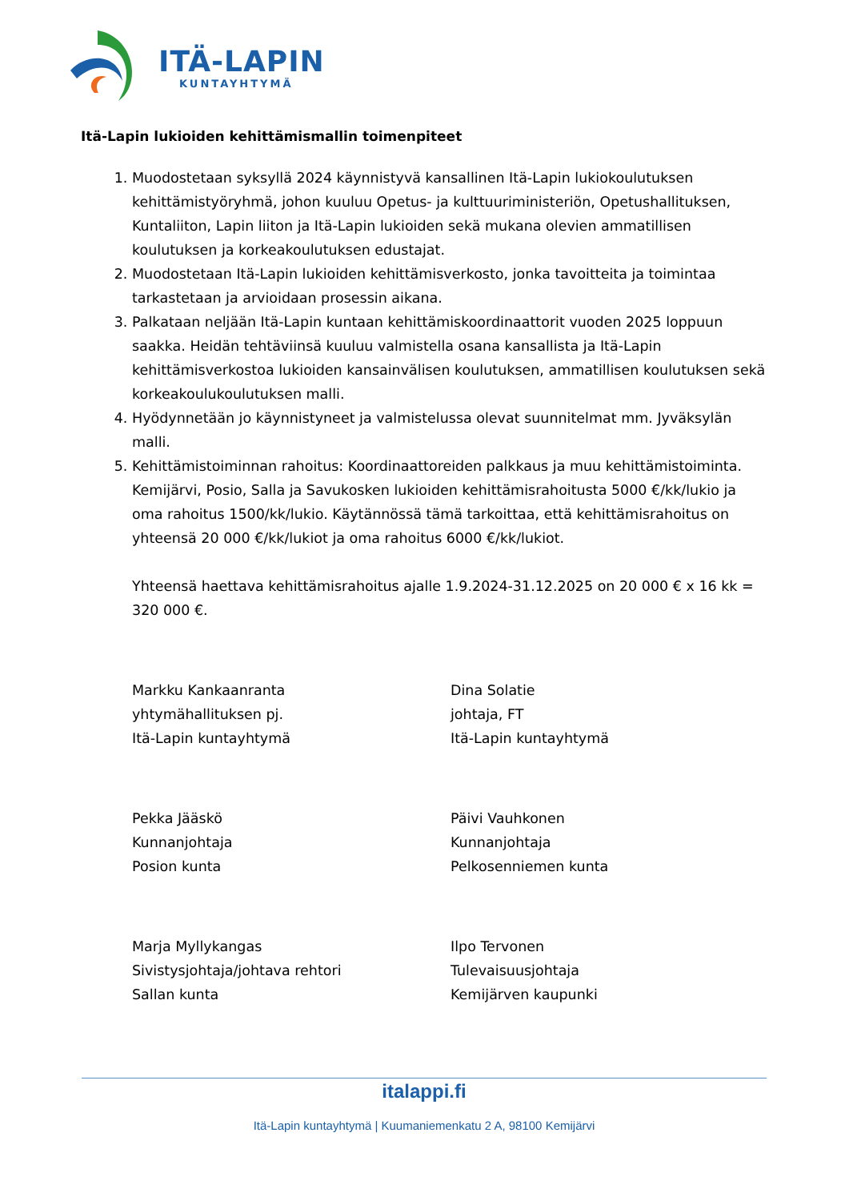ITÄ-LAPIN
KUNTAYHTYMÄ
Itä-Lapin lukioiden kehittämismallin toimenpiteet
1. Muodostetaan syksyllä 2024 käynnistyvä kansallinen Itä-Lapin lukiokoulutuksen kehittämistyöryhmä, johon kuuluu Opetus- ja kulttuuriministeriön, Opetushallituksen, Kuntaliiton, Lapin liiton ja Itä-Lapin lukioiden sekä mukana olevien ammatillisen koulutuksen ja korkeakoulutuksen edustajat.
2. Muodostetaan Itä-Lapin lukioiden kehittämisverkosto, jonka tavoitteita ja toimintaa tarkastetaan ja arvioidaan prosessin aikana.
3. Palkataan neljään Itä-Lapin kuntaan kehittämiskoordinaattorit vuoden 2025 loppuun saakka. Heidän tehtäviinsä kuuluu valmistella osana kansallista ja Itä-Lapin kehittämisverkostoa lukioiden kansainvälisen koulutuksen, ammatillisen koulutuksen sekä korkeakoulukoulutuksen malli.
4. Hyödynnetään jo käynnistyneet ja valmistelussa olevat suunnitelmat mm. Jyväksylän malli.
5. Kehittämistoiminnan rahoitus: Koordinaattoreiden palkkaus ja muu kehittämistoiminta. Kemijärvi, Posio, Salla ja Savukosken lukioiden kehittämisrahoitusta 5000 €/kk/lukio ja oma rahoitus 1500/kk/lukio. Käytännössä tämä tarkoittaa, että kehittämisrahoitus on yhteensä 20 000 €/kk/lukiot ja oma rahoitus 6000 €/kk/lukiot.
Yhteensä haettava kehittämisrahoitus ajalle 1.9.2024-31.12.2025 on 20 000 € x 16 kk = 320 000 €.
Markku Kankaanranta
yhtymähallituksen pj.
Itä-Lapin kuntayhtymä
Dina Solatie
johtaja, FT
Itä-Lapin kuntayhtymä
Pekka Jääskö
Kunnanjohtaja
Posion kunta
Päivi Vauhkonen
Kunnanjohtaja
Pelkosenniemen kunta
Marja Myllykangas
Sivistysjohtaja/johtava rehtori
Sallan kunta
Ilpo Tervonen
Tulevaisuusjohtaja
Kemijärven kaupunki
italappi.fi
Itä-Lapin kuntayhtymä | Kuumaniemenkatu 2 A, 98100 Kemijärvi